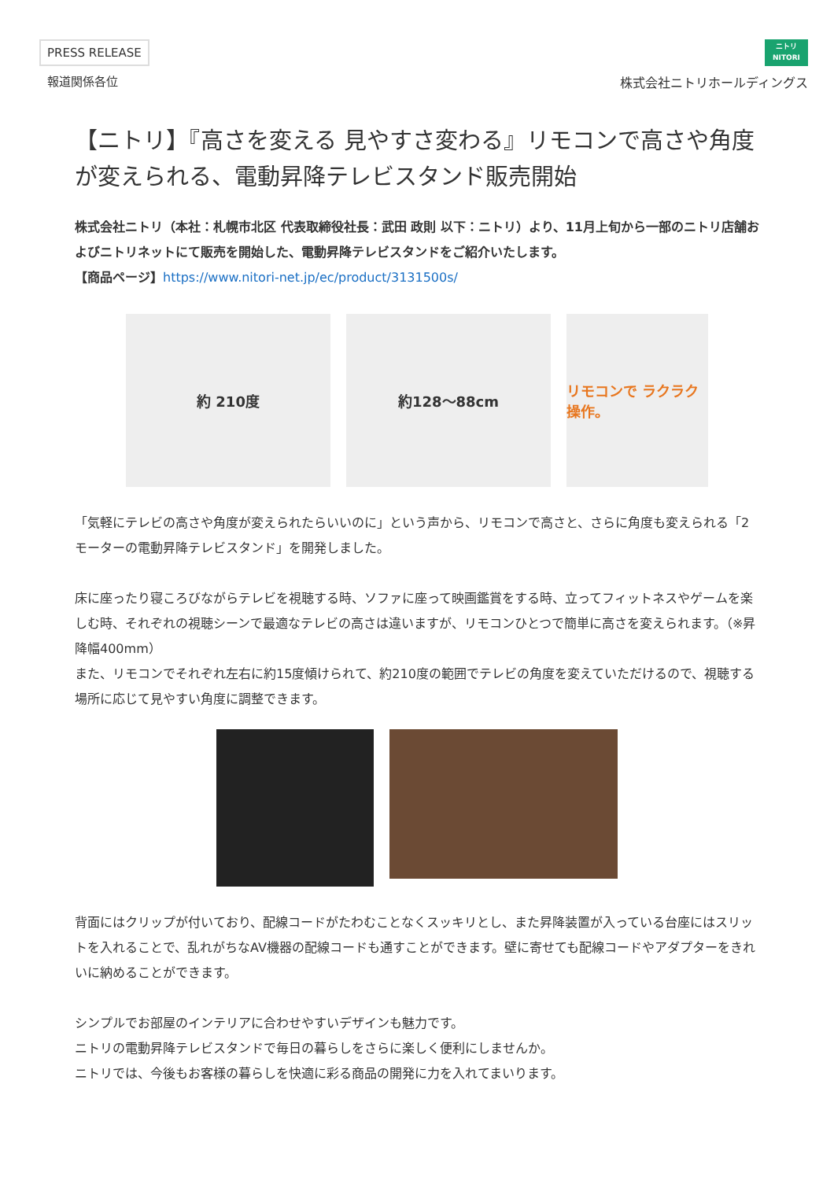PRESS RELEASE
報道関係各位
ニトリ
NITORI
株式会社ニトリホールディングス
【ニトリ】『高さを変える 見やすさ変わる』リモコンで高さや角度が変えられる、電動昇降テレビスタンド販売開始
株式会社ニトリ（本社：札幌市北区 代表取締役社長：武田 政則 以下：ニトリ）より、11月上旬から一部のニトリ店舗およびニトリネットにて販売を開始した、電動昇降テレビスタンドをご紹介いたします。
【商品ページ】https://www.nitori-net.jp/ec/product/3131500s/
約 210度 約128〜88cm リモコンで ラクラク操作。
「気軽にテレビの高さや角度が変えられたらいいのに」という声から、リモコンで高さと、さらに角度も変えられる「2モーターの電動昇降テレビスタンド」を開発しました。
床に座ったり寝ころびながらテレビを視聴する時、ソファに座って映画鑑賞をする時、立ってフィットネスやゲームを楽しむ時、それぞれの視聴シーンで最適なテレビの高さは違いますが、リモコンひとつで簡単に高さを変えられます。（※昇降幅400mm）
また、リモコンでそれぞれ左右に約15度傾けられて、約210度の範囲でテレビの角度を変えていただけるので、視聴する場所に応じて見やすい角度に調整できます。
背面にはクリップが付いており、配線コードがたわむことなくスッキリとし、また昇降装置が入っている台座にはスリットを入れることで、乱れがちなAV機器の配線コードも通すことができます。壁に寄せても配線コードやアダプターをきれいに納めることができます。
シンプルでお部屋のインテリアに合わせやすいデザインも魅力です。
ニトリの電動昇降テレビスタンドで毎日の暮らしをさらに楽しく便利にしませんか。
ニトリでは、今後もお客様の暮らしを快適に彩る商品の開発に力を入れてまいります。